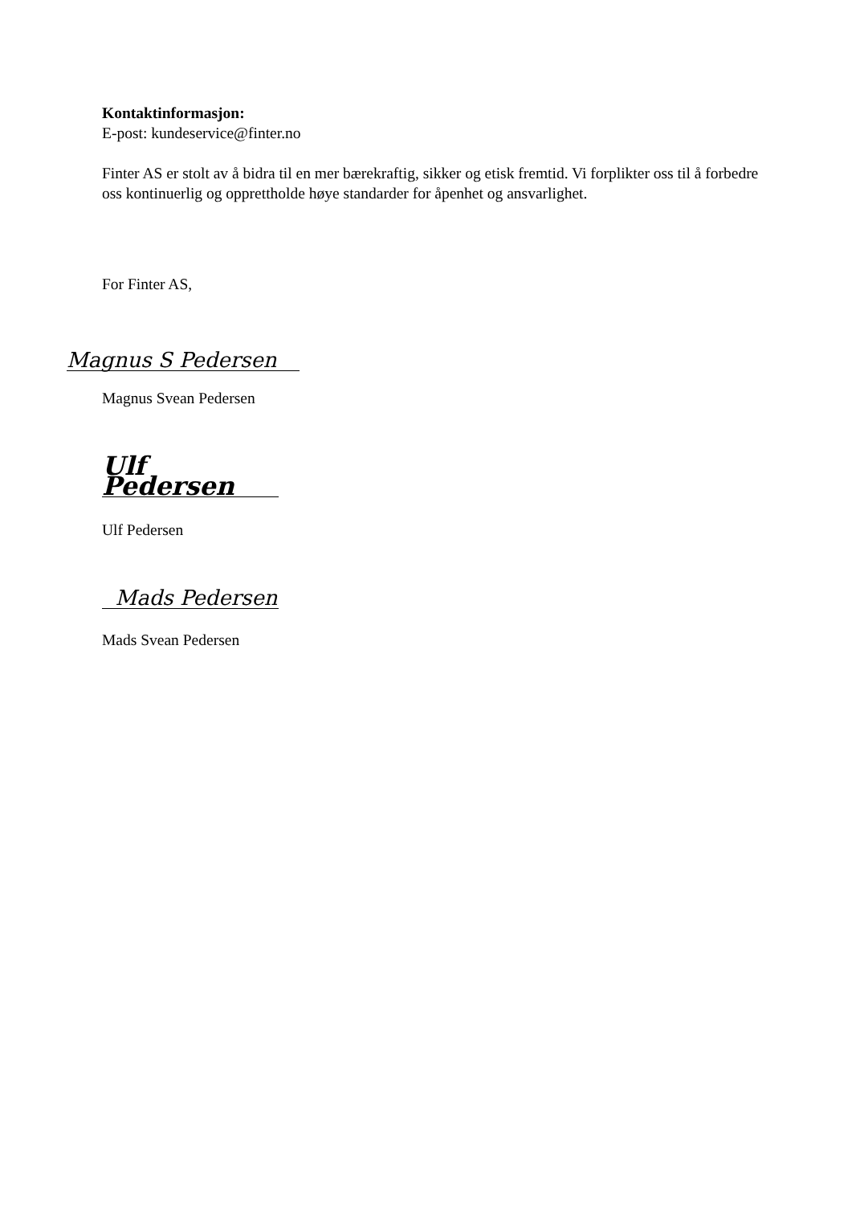Kontaktinformasjon:
E-post: kundeservice@finter.no
Finter AS er stolt av å bidra til en mer bærekraftig, sikker og etisk fremtid. Vi forplikter oss til å forbedre oss kontinuerlig og opprettholde høye standarder for åpenhet og ansvarlighet.
For Finter AS,
Magnus S Pedersen
Magnus Svean Pedersen
Ulf Pedersen
Ulf Pedersen
Mads Pedersen
Mads Svean Pedersen